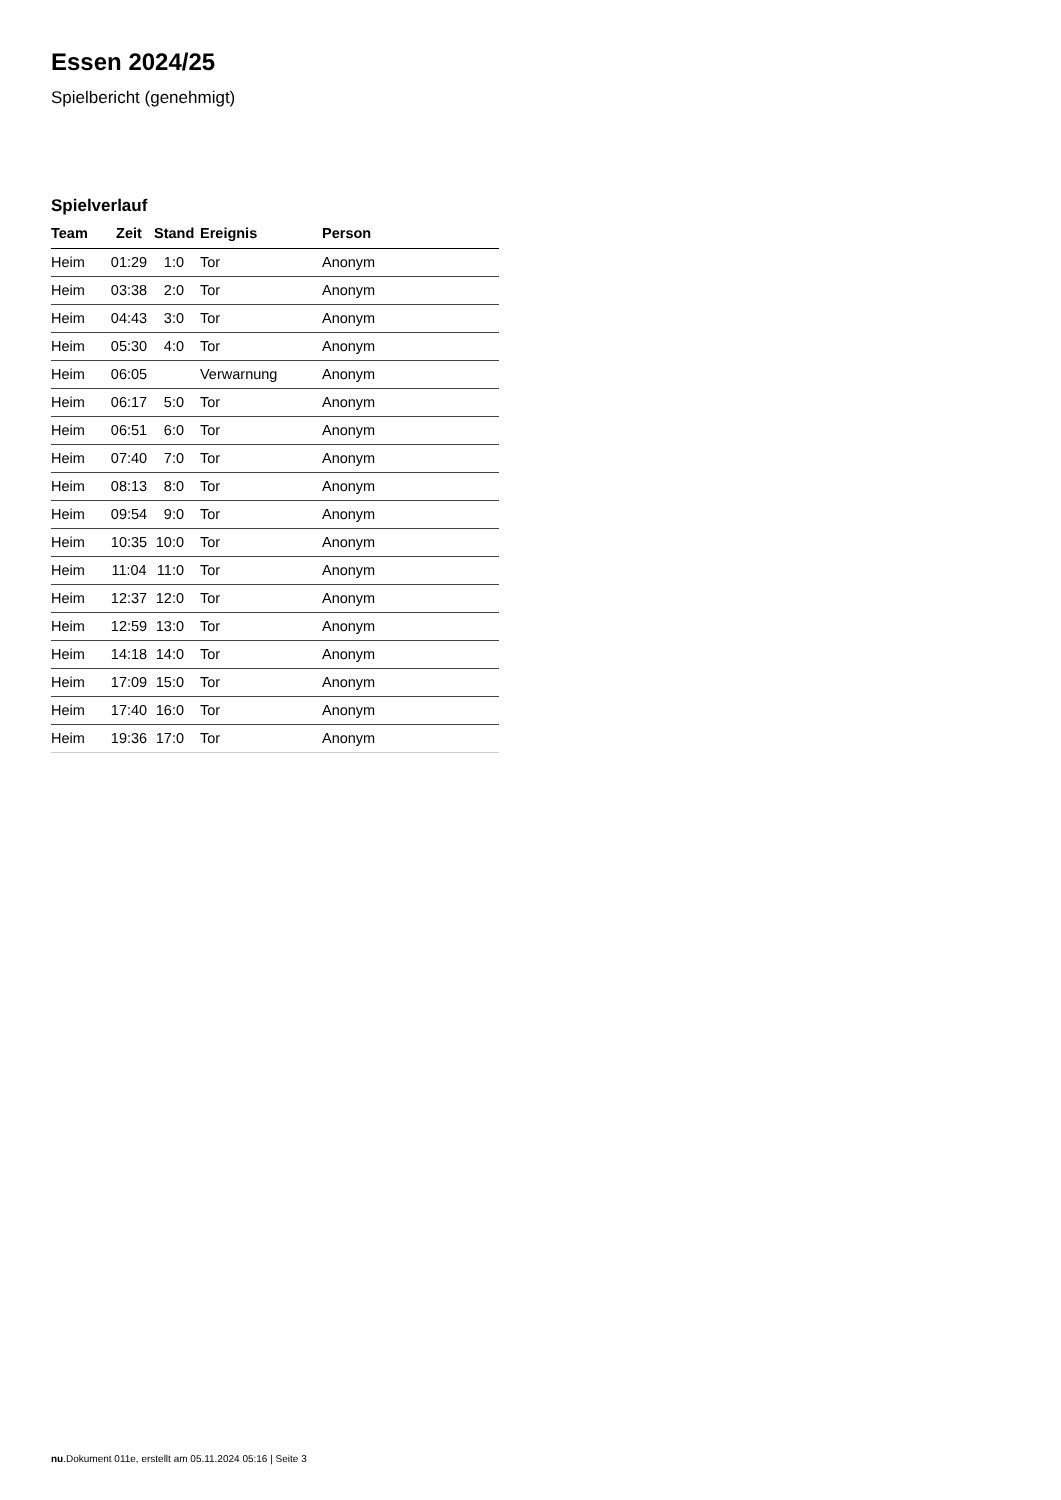Essen 2024/25
Spielbericht (genehmigt)
Spielverlauf
| Team | Zeit | Stand | Ereignis | Person |
| --- | --- | --- | --- | --- |
| Heim | 01:29 | 1:0 | Tor | Anonym |
| Heim | 03:38 | 2:0 | Tor | Anonym |
| Heim | 04:43 | 3:0 | Tor | Anonym |
| Heim | 05:30 | 4:0 | Tor | Anonym |
| Heim | 06:05 | | Verwarnung | Anonym |
| Heim | 06:17 | 5:0 | Tor | Anonym |
| Heim | 06:51 | 6:0 | Tor | Anonym |
| Heim | 07:40 | 7:0 | Tor | Anonym |
| Heim | 08:13 | 8:0 | Tor | Anonym |
| Heim | 09:54 | 9:0 | Tor | Anonym |
| Heim | 10:35 | 10:0 | Tor | Anonym |
| Heim | 11:04 | 11:0 | Tor | Anonym |
| Heim | 12:37 | 12:0 | Tor | Anonym |
| Heim | 12:59 | 13:0 | Tor | Anonym |
| Heim | 14:18 | 14:0 | Tor | Anonym |
| Heim | 17:09 | 15:0 | Tor | Anonym |
| Heim | 17:40 | 16:0 | Tor | Anonym |
| Heim | 19:36 | 17:0 | Tor | Anonym |
nu.Dokument 011e, erstellt am 05.11.2024 05:16 | Seite 3